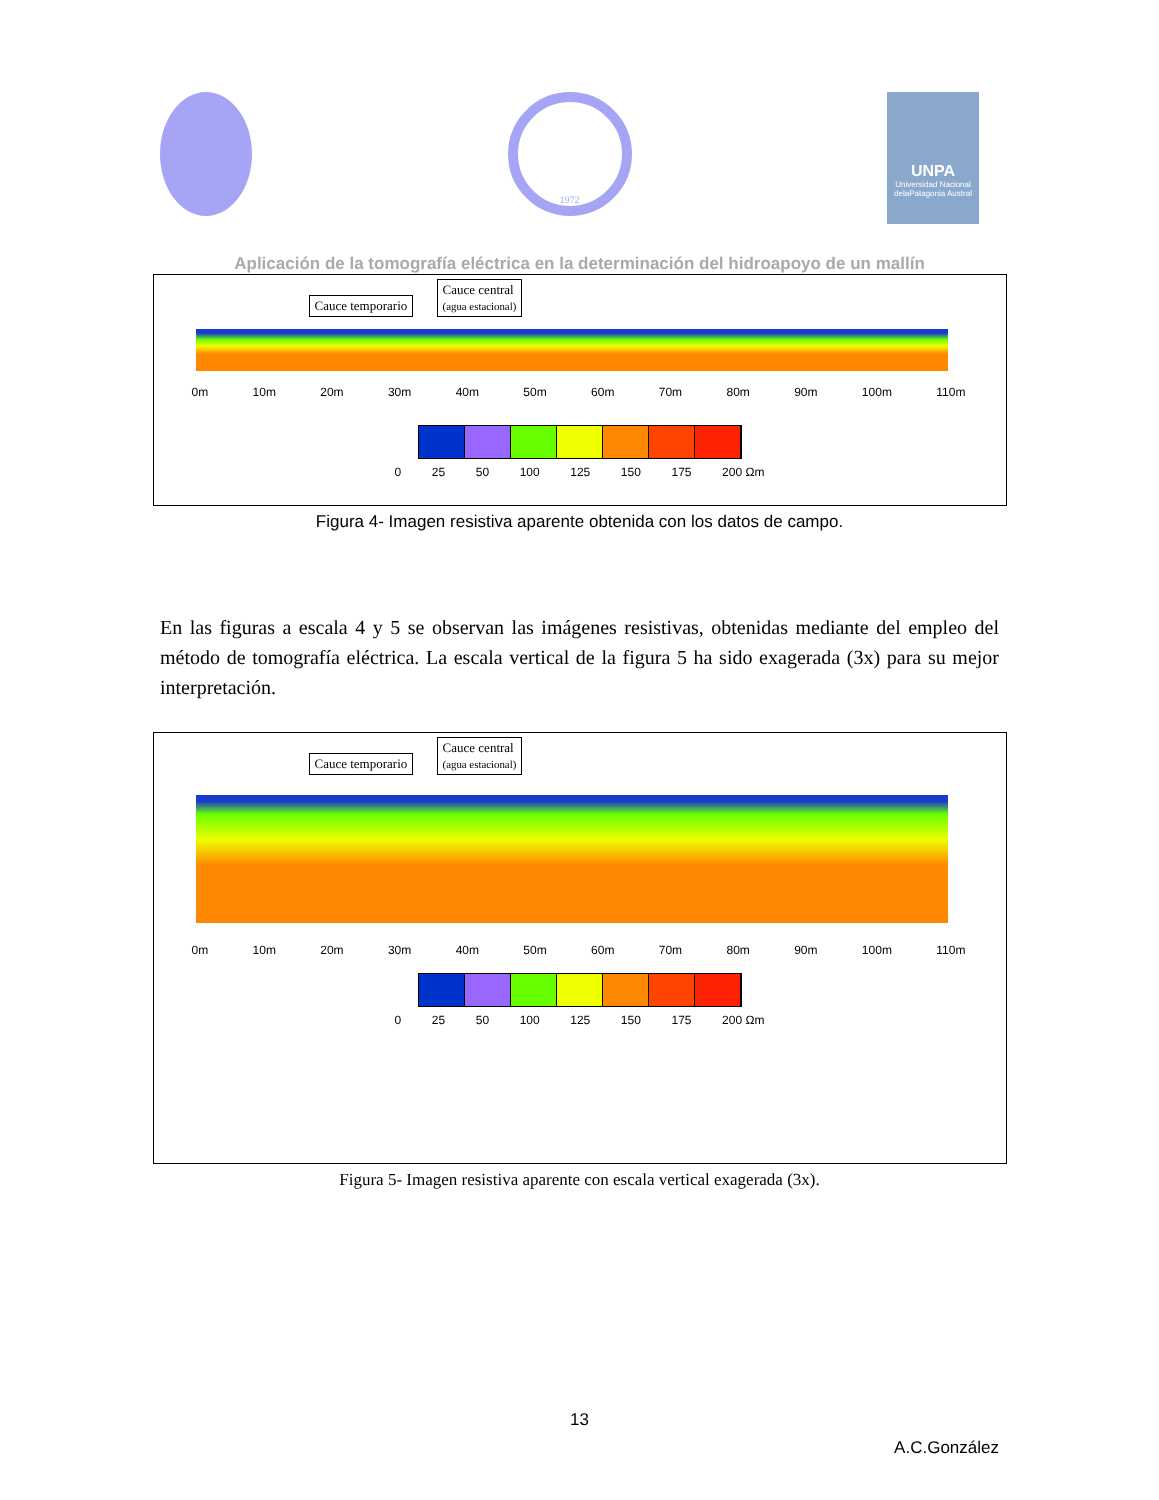1972
UNPA
Universidad Nacional delaPatagonia Austral
Aplicación de la tomografía eléctrica en la determinación del hidroapoyo de un mallín
Cauce temporario Cauce central
(agua estacional)
0m 10m 20m 30m 40m 50m 60m 70m 80m 90m 100m 110m
0 25 50 100 125 150 175 200 Ωm
Figura 4- Imagen resistiva aparente obtenida con los datos de campo.
En las figuras a escala 4 y 5 se observan las imágenes resistivas, obtenidas mediante del empleo del método de tomografía eléctrica. La escala vertical de la figura 5 ha sido exagerada (3x) para su mejor interpretación.
Cauce temporario Cauce central
(agua estacional)
0m 10m 20m 30m 40m 50m 60m 70m 80m 90m 100m 110m
0 25 50 100 125 150 175 200 Ωm
Figura 5- Imagen resistiva aparente con escala vertical exagerada (3x).
13
A.C.González